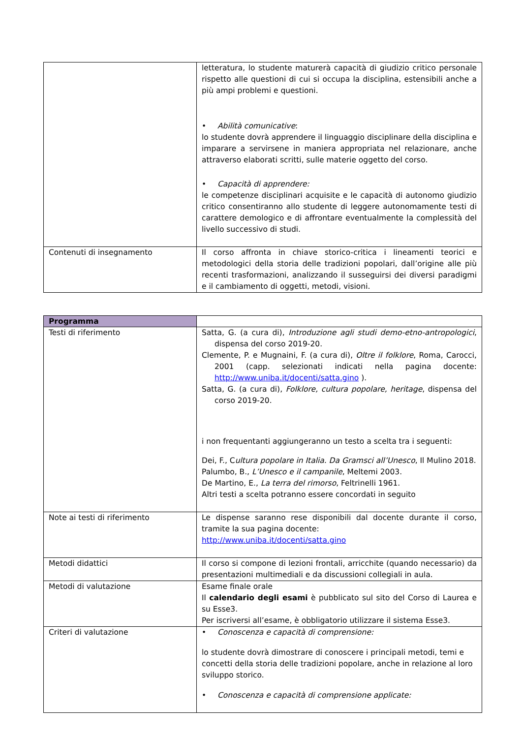| | letteratura, lo studente maturerà capacità di giudizio critico personale rispetto alle questioni di cui si occupa la disciplina, estensibili anche a più ampi problemi e questioni. • Abilità comunicative : lo studente dovrà apprendere il linguaggio disciplinare della disciplina e imparare a servirsene in maniera appropriata nel relazionare, anche attraverso elaborati scritti, sulle materie oggetto del corso. • Capacità di apprendere: le competenze disciplinari acquisite e le capacità di autonomo giudizio critico consentiranno allo studente di leggere autonomamente testi di carattere demologico e di affrontare eventualmente la complessità del livello successivo di studi. |
| Contenuti di insegnamento | Il corso affronta in chiave storico-critica i lineamenti teorici e metodologici della storia delle tradizioni popolari, dall’origine alle più recenti trasformazioni, analizzando il susseguirsi dei diversi paradigmi e il cambiamento di oggetti, metodi, visioni. |
| Programma | |
| Testi di riferimento | Satta, G. (a cura di), Introduzione agli studi demo-etno-antropologici , dispensa del corso 2019-20. Clemente, P. e Mugnaini, F. (a cura di), Oltre il folklore , Roma, Carocci, 2001 (capp. selezionati indicati nella pagina docente: http://www.uniba.it/docenti/satta.gino ). Satta, G. (a cura di), Folklore, cultura popolare, heritage , dispensa del corso 2019-20. i non frequentanti aggiungeranno un testo a scelta tra i seguenti: Dei, F., C ultura popolare in Italia. Da Gramsci all’Unesco , Il Mulino 2018. Palumbo, B., L’Unesco e il campanile , Meltemi 2003. De Martino, E., La terra del rimorso , Feltrinelli 1961. Altri testi a scelta potranno essere concordati in seguito |
| Note ai testi di riferimento | Le dispense saranno rese disponibili dal docente durante il corso, tramite la sua pagina docente: http://www.uniba.it/docenti/satta.gino |
| Metodi didattici | Il corso si compone di lezioni frontali, arricchite (quando necessario) da presentazioni multimediali e da discussioni collegiali in aula. |
| Metodi di valutazione | Esame finale orale Il calendario degli esami è pubblicato sul sito del Corso di Laurea e su Esse3. Per iscriversi all’esame, è obbligatorio utilizzare il sistema Esse3. |
| Criteri di valutazione | • Conoscenza e capacità di comprensione: lo studente dovrà dimostrare di conoscere i principali metodi, temi e concetti della storia delle tradizioni popolare, anche in relazione al loro sviluppo storico. • Conoscenza e capacità di comprensione applicate: |